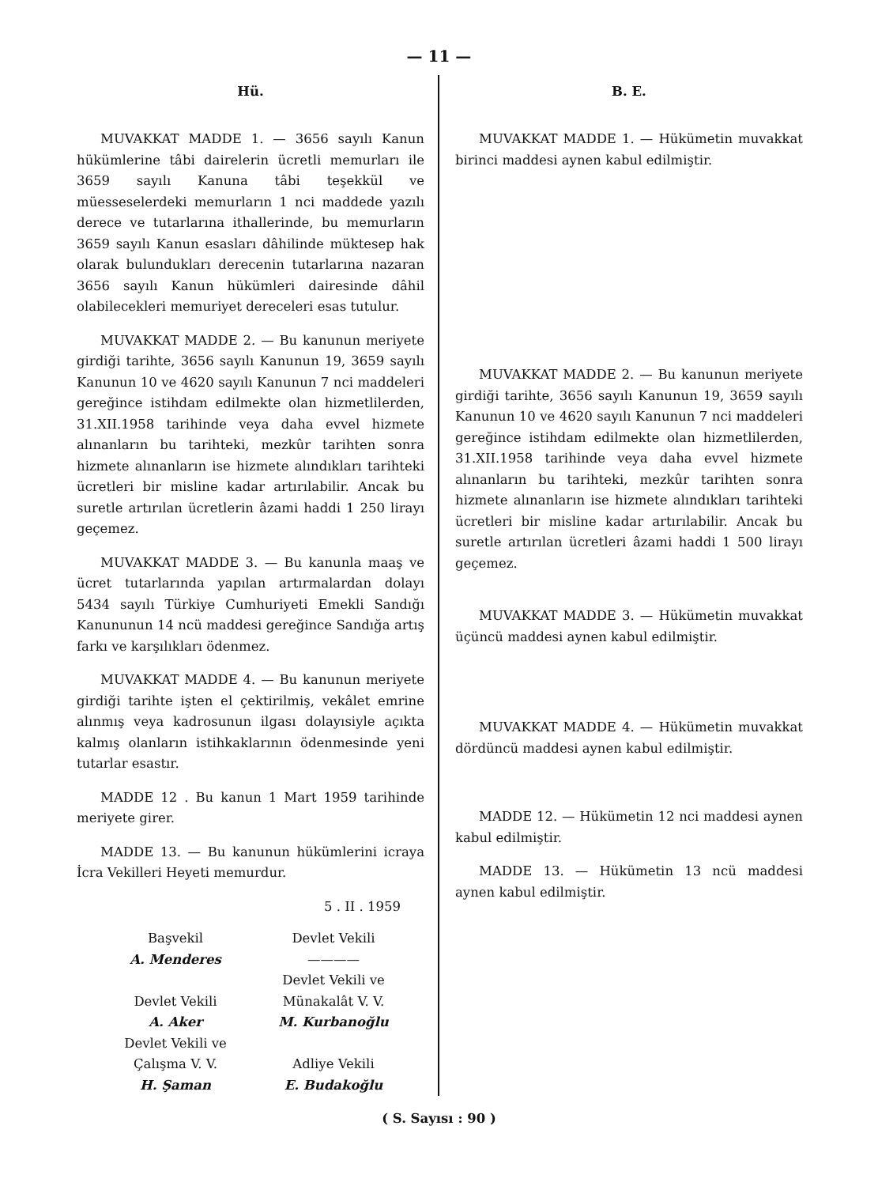— 11 —
Hü.
MUVAKKAT MADDE 1. — 3656 sayılı Kanun hükümlerine tâbi dairelerin ücretli memurları ile 3659 sayılı Kanuna tâbi teşekkül ve müesseselerdeki memurların 1 nci maddede yazılı derece ve tutarlarına ithallerinde, bu memurların 3659 sayılı Kanun esasları dâhilinde müktesep hak olarak bulundukları derecenin tutarlarına nazaran 3656 sayılı Kanun hükümleri dairesinde dâhil olabilecekleri memuriyet dereceleri esas tutulur.
MUVAKKAT MADDE 2. — Bu kanunun meriyete girdiği tarihte, 3656 sayılı Kanunun 19, 3659 sayılı Kanunun 10 ve 4620 sayılı Kanunun 7 nci maddeleri gereğince istihdam edilmekte olan hizmetlilerden, 31.XII.1958 tarihinde veya daha evvel hizmete alınanların bu tarihteki, mezkûr tarihten sonra hizmete alınanların ise hizmete alındıkları tarihteki ücretleri bir misline kadar artırılabilir. Ancak bu suretle artırılan ücretlerin âzami haddi 1 250 lirayı geçemez.
MUVAKKAT MADDE 3. — Bu kanunla maaş ve ücret tutarlarında yapılan artırmalardan dolayı 5434 sayılı Türkiye Cumhuriyeti Emekli Sandığı Kanununun 14 ncü maddesi gereğince Sandığa artış farkı ve karşılıkları ödenmez.
MUVAKKAT MADDE 4. — Bu kanunun meriyete girdiği tarihte işten el çektirilmiş, vekâlet emrine alınmış veya kadrosunun ilgası dolayısiyle açıkta kalmış olanların istihkaklarının ödenmesinde yeni tutarlar esastır.
MADDE 12 . Bu kanun 1 Mart 1959 tarihinde meriyete girer.
MADDE 13. — Bu kanunun hükümlerini icraya İcra Vekilleri Heyeti memurdur.
5 . II . 1959
Başvekil
A. Menderes
Devlet Vekili
A. Aker
Devlet Vekili ve
Çalışma V. V.
H. Şaman
Devlet Vekili
————
Devlet Vekili ve
Münakalât V. V.
M. Kurbanoğlu
Adliye Vekili
E. Budakoğlu
B. E.
MUVAKKAT MADDE 1. — Hükümetin muvakkat birinci maddesi aynen kabul edilmiştir.
MUVAKKAT MADDE 2. — Bu kanunun meriyete girdiği tarihte, 3656 sayılı Kanunun 19, 3659 sayılı Kanunun 10 ve 4620 sayılı Kanunun 7 nci maddeleri gereğince istihdam edilmekte olan hizmetlilerden, 31.XII.1958 tarihinde veya daha evvel hizmete alınanların bu tarihteki, mezkûr tarihten sonra hizmete alınanların ise hizmete alındıkları tarihteki ücretleri bir misline kadar artırılabilir. Ancak bu suretle artırılan ücretleri âzami haddi 1 500 lirayı geçemez.
MUVAKKAT MADDE 3. — Hükümetin muvakkat üçüncü maddesi aynen kabul edilmiştir.
MUVAKKAT MADDE 4. — Hükümetin muvakkat dördüncü maddesi aynen kabul edilmiştir.
MADDE 12. — Hükümetin 12 nci maddesi aynen kabul edilmiştir.
MADDE 13. — Hükümetin 13 ncü maddesi aynen kabul edilmiştir.
( S. Sayısı : 90 )